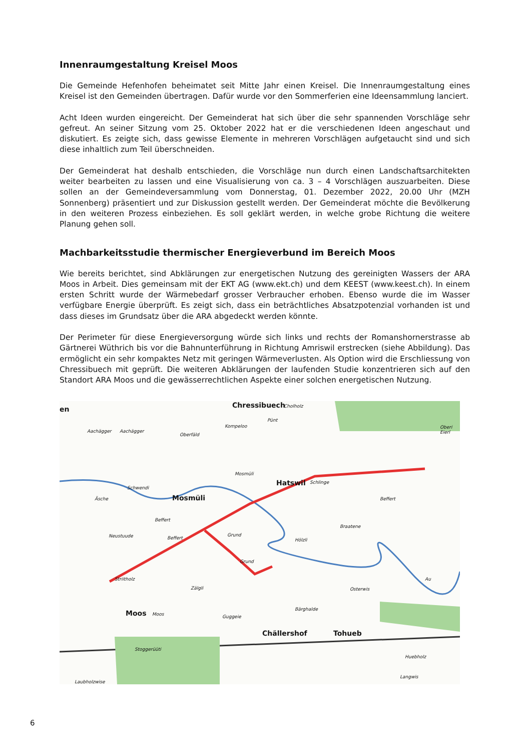Innenraumgestaltung Kreisel Moos
Die Gemeinde Hefenhofen beheimatet seit Mitte Jahr einen Kreisel. Die Innenraumgestaltung eines Kreisel ist den Gemeinden übertragen. Dafür wurde vor den Sommerferien eine Ideensammlung lanciert.
Acht Ideen wurden eingereicht. Der Gemeinderat hat sich über die sehr spannenden Vorschläge sehr gefreut. An seiner Sitzung vom 25. Oktober 2022 hat er die verschiedenen Ideen angeschaut und diskutiert. Es zeigte sich, dass gewisse Elemente in mehreren Vorschlägen aufgetaucht sind und sich diese inhaltlich zum Teil überschneiden.
Der Gemeinderat hat deshalb entschieden, die Vorschläge nun durch einen Landschaftsarchitekten weiter bearbeiten zu lassen und eine Visualisierung von ca. 3 – 4 Vorschlägen auszuarbeiten. Diese sollen an der Gemeindeversammlung vom Donnerstag, 01. Dezember 2022, 20.00 Uhr (MZH Sonnenberg) präsentiert und zur Diskussion gestellt werden. Der Gemeinderat möchte die Bevölkerung in den weiteren Prozess einbeziehen. Es soll geklärt werden, in welche grobe Richtung die weitere Planung gehen soll.
Machbarkeitsstudie thermischer Energieverbund im Bereich Moos
Wie bereits berichtet, sind Abklärungen zur energetischen Nutzung des gereinigten Wassers der ARA Moos in Arbeit. Dies gemeinsam mit der EKT AG (www.ekt.ch) und dem KEEST (www.keest.ch). In einem ersten Schritt wurde der Wärmebedarf grosser Verbraucher erhoben. Ebenso wurde die im Wasser verfügbare Energie überprüft. Es zeigt sich, dass ein beträchtliches Absatzpotenzial vorhanden ist und dass dieses im Grundsatz über die ARA abgedeckt werden könnte.
Der Perimeter für diese Energieversorgung würde sich links und rechts der Romanshornerstrasse ab Gärtnerei Wüthrich bis vor die Bahnunterführung in Richtung Amriswil erstrecken (siehe Abbildung). Das ermöglicht ein sehr kompaktes Netz mit geringen Wärmeverlusten. Als Option wird die Erschliessung von Chressibuech mit geprüft. Die weiteren Abklärungen der laufenden Studie konzentrieren sich auf den Standort ARA Moos und die gewässerrechtlichen Aspekte einer solchen energetischen Nutzung.
en Chressibuech Cholholz
Aachägger Aachägger
Oberfäld
Kompeloo
Pünt
Oberi Eierl
Mosmüli
Hatswil Schlinge
Schwendi
Äsche Mosmüli Beffert
Beffert
Neustuude Beffert
Grund
Hölzli
Braatene
Grund
Striitholz
Zälgli
Au
Osterwis
Moos Moos Guggeie
Bärghalde
Chällershof Tohueb
Stoggerüüti
Huebholz
Langwis
Laubholzwise
6